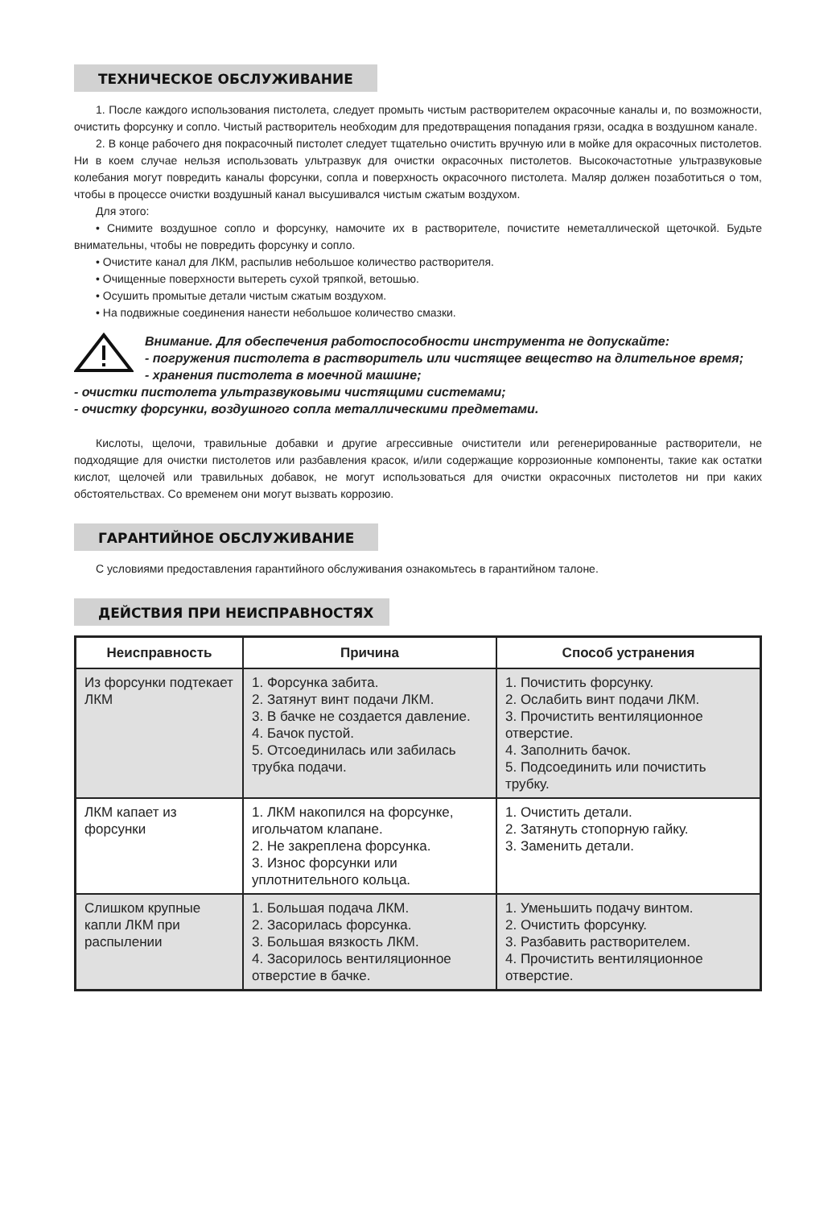ТЕХНИЧЕСКОЕ ОБСЛУЖИВАНИЕ
1. После каждого использования пистолета, следует промыть чистым растворителем окрасочные каналы и, по возможности, очистить форсунку и сопло. Чистый растворитель необходим для предотвращения попадания грязи, осадка в воздушном канале.
2. В конце рабочего дня покрасочный пистолет следует тщательно очистить вручную или в мойке для окрасочных пистолетов. Ни в коем случае нельзя использовать ультразвук для очистки окрасочных пистолетов. Высокочастотные ультразвуковые колебания могут повредить каналы форсунки, сопла и поверхность окрасочного пистолета. Маляр должен позаботиться о том, чтобы в процессе очистки воздушный канал высушивался чистым сжатым воздухом.
Для этого:
• Снимите воздушное сопло и форсунку, намочите их в растворителе, почистите неметаллической щеточкой. Будьте внимательны, чтобы не повредить форсунку и сопло.
• Очистите канал для ЛКМ, распылив небольшое количество растворителя.
• Очищенные поверхности вытереть сухой тряпкой, ветошью.
• Осушить промытые детали чистым сжатым воздухом.
• На подвижные соединения нанести небольшое количество смазки.
Внимание. Для обеспечения работоспособности инструмента не допускайте:
- погружения пистолета в растворитель или чистящее вещество на длительное время;
- хранения пистолета в моечной машине;
- очистки пистолета ультразвуковыми чистящими системами;
- очистку форсунки, воздушного сопла металлическими предметами.
Кислоты, щелочи, травильные добавки и другие агрессивные очистители или регенерированные растворители, не подходящие для очистки пистолетов или разбавления красок, и/или содержащие коррозионные компоненты, такие как остатки кислот, щелочей или травильных добавок, не могут использоваться для очистки окрасочных пистолетов ни при каких обстоятельствах. Со временем они могут вызвать коррозию.
ГАРАНТИЙНОЕ ОБСЛУЖИВАНИЕ
С условиями предоставления гарантийного обслуживания ознакомьтесь в гарантийном талоне.
ДЕЙСТВИЯ ПРИ НЕИСПРАВНОСТЯХ
| Неисправность | Причина | Способ устранения |
| --- | --- | --- |
| Из форсунки подтекает ЛКМ | 1. Форсунка забита. 2. Затянут винт подачи ЛКМ. 3. В бачке не создается давление. 4. Бачок пустой. 5. Отсоединилась или забилась трубка подачи. | 1. Почистить форсунку. 2. Ослабить винт подачи ЛКМ. 3. Прочистить вентиляционное отверстие. 4. Заполнить бачок. 5. Подсоединить или почистить трубку. |
| ЛКМ капает из форсунки | 1. ЛКМ накопился на форсунке, игольчатом клапане. 2. Не закреплена форсунка. 3. Износ форсунки или уплотнительного кольца. | 1. Очистить детали. 2. Затянуть стопорную гайку. 3. Заменить детали. |
| Слишком крупные капли ЛКМ при распылении | 1. Большая подача ЛКМ. 2. Засорилась форсунка. 3. Большая вязкость ЛКМ. 4. Засорилось вентиляционное отверстие в бачке. | 1. Уменьшить подачу винтом. 2. Очистить форсунку. 3. Разбавить растворителем. 4. Прочистить вентиляционное отверстие. |